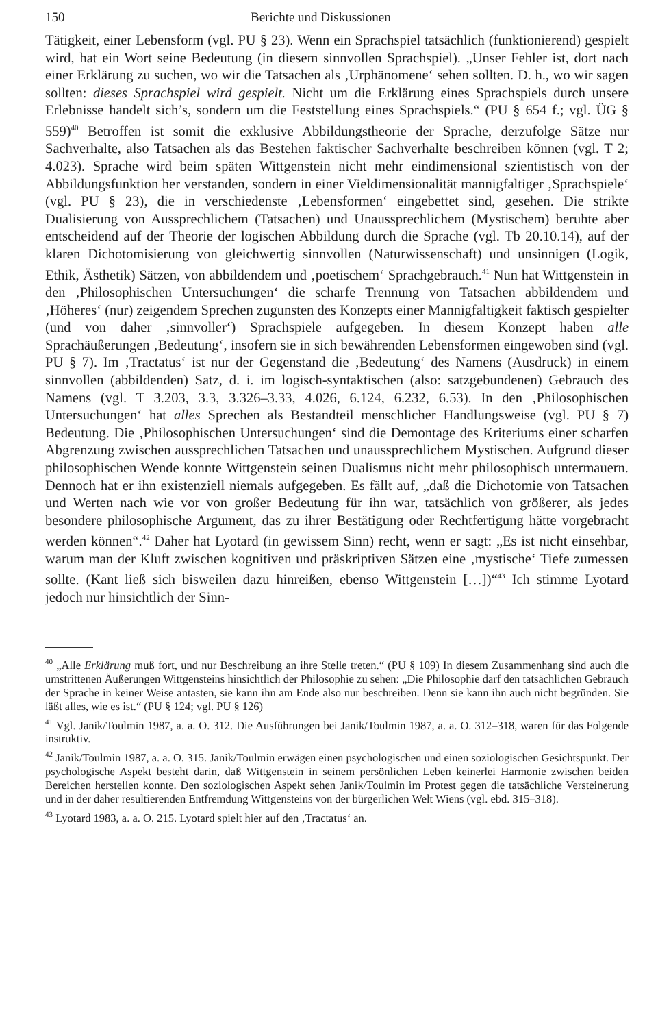150 Berichte und Diskussionen
Tätigkeit, einer Lebensform (vgl. PU § 23). Wenn ein Sprachspiel tatsächlich (funktionierend) gespielt wird, hat ein Wort seine Bedeutung (in diesem sinnvollen Sprachspiel). „Unser Fehler ist, dort nach einer Erklärung zu suchen, wo wir die Tatsachen als ‚Urphänomene‘ sehen sollten. D. h., wo wir sagen sollten: dieses Sprachspiel wird gespielt. Nicht um die Erklärung eines Sprachspiels durch unsere Erlebnisse handelt sich’s, sondern um die Feststellung eines Sprachspiels.“ (PU § 654 f.; vgl. ÜG § 559)<sup>40</sup> Betroffen ist somit die exklusive Abbildungstheorie der Sprache, derzufolge Sätze nur Sachverhalte, also Tatsachen als das Bestehen faktischer Sachverhalte beschreiben können (vgl. T 2; 4.023). Sprache wird beim späten Wittgenstein nicht mehr eindimensional szientistisch von der Abbildungsfunktion her verstanden, sondern in einer Vieldimensionalität mannigfaltiger ‚Sprachspiele‘ (vgl. PU § 23), die in verschiedenste ‚Lebensformen‘ eingebettet sind, gesehen. Die strikte Dualisierung von Aussprechlichem (Tatsachen) und Unaussprechlichem (Mystischem) beruhte aber entscheidend auf der Theorie der logischen Abbildung durch die Sprache (vgl. Tb 20.10.14), auf der klaren Dichotomisierung von gleichwertig sinnvollen (Naturwissenschaft) und unsinnigen (Logik, Ethik, Ästhetik) Sätzen, von abbildendem und ‚poetischem‘ Sprachgebrauch.<sup>41</sup> Nun hat Wittgenstein in den ‚Philosophischen Untersuchungen‘ die scharfe Trennung von Tatsachen abbildendem und ‚Höheres‘ (nur) zeigendem Sprechen zugunsten des Konzepts einer Mannigfaltigkeit faktisch gespielter (und von daher ‚sinnvoller‘) Sprachspiele aufgegeben. In diesem Konzept haben alle Sprachäußerungen ‚Bedeutung‘, insofern sie in sich bewährenden Lebensformen eingewoben sind (vgl. PU § 7). Im ‚Tractatus‘ ist nur der Gegenstand die ‚Bedeutung‘ des Namens (Ausdruck) in einem sinnvollen (abbildenden) Satz, d. i. im logisch-syntaktischen (also: satzgebundenen) Gebrauch des Namens (vgl. T 3.203, 3.3, 3.326–3.33, 4.026, 6.124, 6.232, 6.53). In den ‚Philosophischen Untersuchungen‘ hat alles Sprechen als Bestandteil menschlicher Handlungsweise (vgl. PU § 7) Bedeutung. Die ‚Philosophischen Untersuchungen‘ sind die Demontage des Kriteriums einer scharfen Abgrenzung zwischen aussprechlichen Tatsachen und unaussprechlichem Mystischen. Aufgrund dieser philosophischen Wende konnte Wittgenstein seinen Dualismus nicht mehr philosophisch untermauern. Dennoch hat er ihn existenziell niemals aufgegeben. Es fällt auf, „daß die Dichotomie von Tatsachen und Werten nach wie vor von großer Bedeutung für ihn war, tatsächlich von größerer, als jedes besondere philosophische Argument, das zu ihrer Bestätigung oder Rechtfertigung hätte vorgebracht werden können“.<sup>42</sup> Daher hat Lyotard (in gewissem Sinn) recht, wenn er sagt: „Es ist nicht einsehbar, warum man der Kluft zwischen kognitiven und präskriptiven Sätzen eine ‚mystische‘ Tiefe zumessen sollte. (Kant ließ sich bisweilen dazu hinreißen, ebenso Wittgenstein […])“<sup>43</sup> Ich stimme Lyotard jedoch nur hinsichtlich der Sinn-
<sup>40</sup> „Alle Erklärung muß fort, und nur Beschreibung an ihre Stelle treten.“ (PU § 109) In diesem Zusammenhang sind auch die umstrittenen Äußerungen Wittgensteins hinsichtlich der Philosophie zu sehen: „Die Philosophie darf den tatsächlichen Gebrauch der Sprache in keiner Weise antasten, sie kann ihn am Ende also nur beschreiben. Denn sie kann ihn auch nicht begründen. Sie läßt alles, wie es ist.“ (PU § 124; vgl. PU § 126)
<sup>41</sup> Vgl. Janik/Toulmin 1987, a. a. O. 312. Die Ausführungen bei Janik/Toulmin 1987, a. a. O. 312–318, waren für das Folgende instruktiv.
<sup>42</sup> Janik/Toulmin 1987, a. a. O. 315. Janik/Toulmin erwägen einen psychologischen und einen soziologischen Gesichtspunkt. Der psychologische Aspekt besteht darin, daß Wittgenstein in seinem persönlichen Leben keinerlei Harmonie zwischen beiden Bereichen herstellen konnte. Den soziologischen Aspekt sehen Janik/Toulmin im Protest gegen die tatsächliche Versteinerung und in der daher resultierenden Entfremdung Wittgensteins von der bürgerlichen Welt Wiens (vgl. ebd. 315–318).
<sup>43</sup> Lyotard 1983, a. a. O. 215. Lyotard spielt hier auf den ‚Tractatus‘ an.